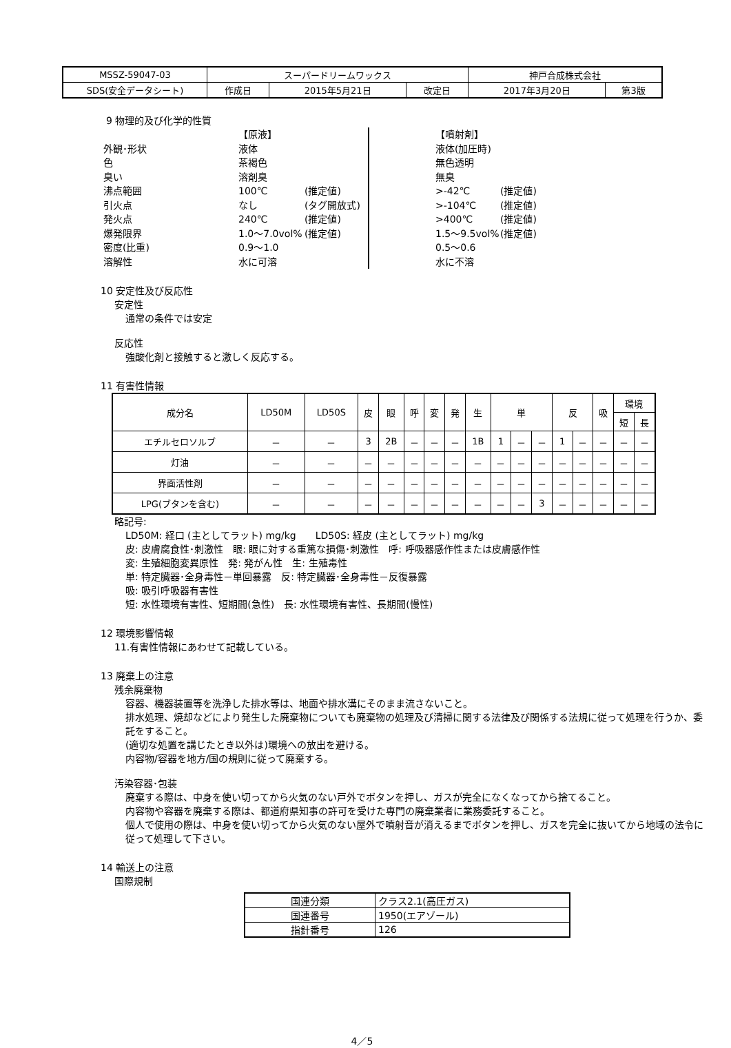| MSSZ-59047-03 | スーパードリームワックス | | | 神戸合成株式会社 | |
| SDS(安全データシート) | 作成日 | 2015年5月21日 | 改定日 | 2017年3月20日 | 第3版 |
9 物理的及び化学的性質
外観･形状
色
臭い
沸点範囲
引火点
発火点
爆発限界
密度(比重)
溶解性
【原液】
液体
茶褐色
溶剤臭
100℃
なし
240℃
1.0～7.0vol%
0.9～1.0
水に可溶
(推定値)
(タグ開放式)
(推定値)
(推定値)
【噴射剤】
液体(加圧時)
無色透明
無臭
>-42℃
>-104℃
>400℃
1.5～9.5vol%
0.5～0.6
水に不溶
(推定値)
(推定値)
(推定値)
(推定値)
10 安定性及び反応性
安定性
通常の条件では安定
反応性
強酸化剤と接触すると激しく反応する。
11 有害性情報
| 成分名 | LD50M | LD50S | 皮 | 眼 | 呼 | 変 | 発 | 生 | 単 | | | 反 | | 吸 | 環境 | |
| --- | --- | --- | --- | --- | --- | --- | --- | --- | --- | --- | --- | --- | --- | --- | --- | --- |
| | | | | | | | | | | | | | | | 短 | 長 |
| エチルセロソルブ | － | － | 3 | 2B | － | － | － | 1B | 1 | － | － | 1 | － | － | － | － |
| 灯油 | － | － | － | － | － | － | － | － | － | － | － | － | － | － | － | － |
| 界面活性剤 | － | － | － | － | － | － | － | － | － | － | － | － | － | － | － | － |
| LPG(ブタンを含む) | － | － | － | － | － | － | － | － | － | － | 3 | － | － | － | － | － |
略記号:
LD50M: 経口 (主としてラット) mg/kg　　LD50S: 経皮 (主としてラット) mg/kg
皮: 皮膚腐食性･刺激性　眼: 眼に対する重篤な損傷･刺激性　呼: 呼吸器感作性または皮膚感作性
変: 生殖細胞変異原性　発: 発がん性　生: 生殖毒性
単: 特定臓器･全身毒性－単回暴露　反: 特定臓器･全身毒性－反復暴露
吸: 吸引呼吸器有害性
短: 水性環境有害性、短期間(急性)　長: 水性環境有害性、長期間(慢性)
12 環境影響情報
11.有害性情報にあわせて記載している。
13 廃棄上の注意
残余廃棄物
容器、機器装置等を洗浄した排水等は、地面や排水溝にそのまま流さないこと。
排水処理、焼却などにより発生した廃棄物についても廃棄物の処理及び清掃に関する法律及び関係する法規に従って処理を行うか、委託をすること。
(適切な処置を講じたとき以外は)環境への放出を避ける。
内容物/容器を地方/国の規則に従って廃棄する。
汚染容器･包装
廃棄する際は、中身を使い切ってから火気のない戸外でボタンを押し、ガスが完全になくなってから捨てること。
内容物や容器を廃棄する際は、都道府県知事の許可を受けた専門の廃棄業者に業務委託すること。
個人で使用の際は、中身を使い切ってから火気のない屋外で噴射音が消えるまでボタンを押し、ガスを完全に抜いてから地域の法令に従って処理して下さい。
14 輸送上の注意
国際規制
| 国連分類 | クラス2.1(高圧ガス) |
| 国連番号 | 1950(エアゾール) |
| 指針番号 | 126 |
4／5